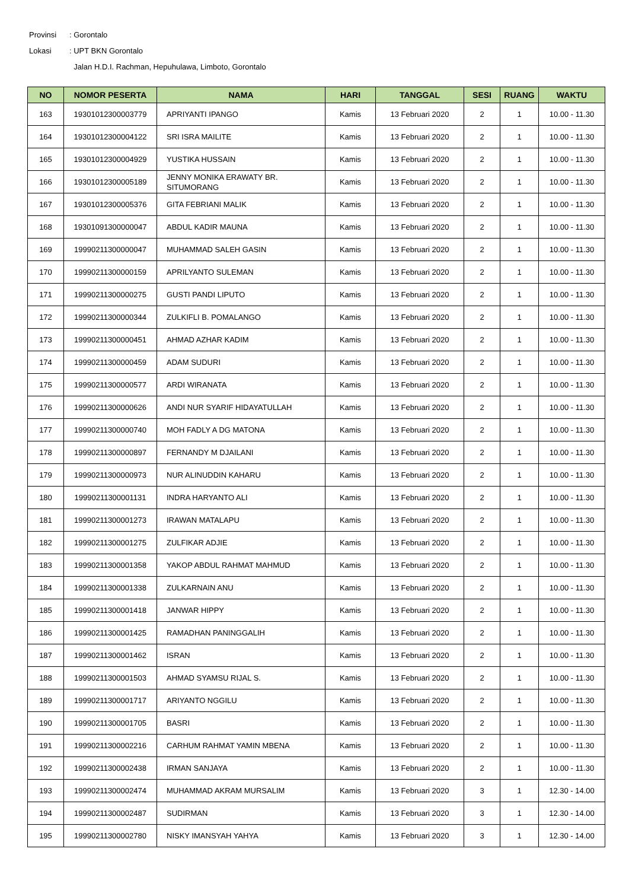Provinsi: Gorontalo
Lokasi: UPT BKN Gorontalo
Jalan H.D.I. Rachman, Hepuhulawa, Limboto, Gorontalo
| NO | NOMOR PESERTA | NAMA | HARI | TANGGAL | SESI | RUANG | WAKTU |
| --- | --- | --- | --- | --- | --- | --- | --- |
| 163 | 19301012300003779 | APRIYANTI IPANGO | Kamis | 13 Februari 2020 | 2 | 1 | 10.00 - 11.30 |
| 164 | 19301012300004122 | SRI ISRA MAILITE | Kamis | 13 Februari 2020 | 2 | 1 | 10.00 - 11.30 |
| 165 | 19301012300004929 | YUSTIKA HUSSAIN | Kamis | 13 Februari 2020 | 2 | 1 | 10.00 - 11.30 |
| 166 | 19301012300005189 | JENNY MONIKA ERAWATY BR. SITUMORANG | Kamis | 13 Februari 2020 | 2 | 1 | 10.00 - 11.30 |
| 167 | 19301012300005376 | GITA FEBRIANI MALIK | Kamis | 13 Februari 2020 | 2 | 1 | 10.00 - 11.30 |
| 168 | 19301091300000047 | ABDUL KADIR MAUNA | Kamis | 13 Februari 2020 | 2 | 1 | 10.00 - 11.30 |
| 169 | 19990211300000047 | MUHAMMAD SALEH GASIN | Kamis | 13 Februari 2020 | 2 | 1 | 10.00 - 11.30 |
| 170 | 19990211300000159 | APRILYANTO SULEMAN | Kamis | 13 Februari 2020 | 2 | 1 | 10.00 - 11.30 |
| 171 | 19990211300000275 | GUSTI PANDI LIPUTO | Kamis | 13 Februari 2020 | 2 | 1 | 10.00 - 11.30 |
| 172 | 19990211300000344 | ZULKIFLI B. POMALANGO | Kamis | 13 Februari 2020 | 2 | 1 | 10.00 - 11.30 |
| 173 | 19990211300000451 | AHMAD AZHAR KADIM | Kamis | 13 Februari 2020 | 2 | 1 | 10.00 - 11.30 |
| 174 | 19990211300000459 | ADAM SUDURI | Kamis | 13 Februari 2020 | 2 | 1 | 10.00 - 11.30 |
| 175 | 19990211300000577 | ARDI WIRANATA | Kamis | 13 Februari 2020 | 2 | 1 | 10.00 - 11.30 |
| 176 | 19990211300000626 | ANDI NUR SYARIF HIDAYATULLAH | Kamis | 13 Februari 2020 | 2 | 1 | 10.00 - 11.30 |
| 177 | 19990211300000740 | MOH FADLY A DG MATONA | Kamis | 13 Februari 2020 | 2 | 1 | 10.00 - 11.30 |
| 178 | 19990211300000897 | FERNANDY M DJAILANI | Kamis | 13 Februari 2020 | 2 | 1 | 10.00 - 11.30 |
| 179 | 19990211300000973 | NUR ALINUDDIN KAHARU | Kamis | 13 Februari 2020 | 2 | 1 | 10.00 - 11.30 |
| 180 | 19990211300001131 | INDRA HARYANTO ALI | Kamis | 13 Februari 2020 | 2 | 1 | 10.00 - 11.30 |
| 181 | 19990211300001273 | IRAWAN MATALAPU | Kamis | 13 Februari 2020 | 2 | 1 | 10.00 - 11.30 |
| 182 | 19990211300001275 | ZULFIKAR ADJIE | Kamis | 13 Februari 2020 | 2 | 1 | 10.00 - 11.30 |
| 183 | 19990211300001358 | YAKOP ABDUL RAHMAT MAHMUD | Kamis | 13 Februari 2020 | 2 | 1 | 10.00 - 11.30 |
| 184 | 19990211300001338 | ZULKARNAIN ANU | Kamis | 13 Februari 2020 | 2 | 1 | 10.00 - 11.30 |
| 185 | 19990211300001418 | JANWAR HIPPY | Kamis | 13 Februari 2020 | 2 | 1 | 10.00 - 11.30 |
| 186 | 19990211300001425 | RAMADHAN PANINGGALIH | Kamis | 13 Februari 2020 | 2 | 1 | 10.00 - 11.30 |
| 187 | 19990211300001462 | ISRAN | Kamis | 13 Februari 2020 | 2 | 1 | 10.00 - 11.30 |
| 188 | 19990211300001503 | AHMAD SYAMSU RIJAL S. | Kamis | 13 Februari 2020 | 2 | 1 | 10.00 - 11.30 |
| 189 | 19990211300001717 | ARIYANTO NGGILU | Kamis | 13 Februari 2020 | 2 | 1 | 10.00 - 11.30 |
| 190 | 19990211300001705 | BASRI | Kamis | 13 Februari 2020 | 2 | 1 | 10.00 - 11.30 |
| 191 | 19990211300002216 | CARHUM RAHMAT YAMIN MBENA | Kamis | 13 Februari 2020 | 2 | 1 | 10.00 - 11.30 |
| 192 | 19990211300002438 | IRMAN SANJAYA | Kamis | 13 Februari 2020 | 2 | 1 | 10.00 - 11.30 |
| 193 | 19990211300002474 | MUHAMMAD AKRAM MURSALIM | Kamis | 13 Februari 2020 | 3 | 1 | 12.30 - 14.00 |
| 194 | 19990211300002487 | SUDIRMAN | Kamis | 13 Februari 2020 | 3 | 1 | 12.30 - 14.00 |
| 195 | 19990211300002780 | NISKY IMANSYAH YAHYA | Kamis | 13 Februari 2020 | 3 | 1 | 12.30 - 14.00 |